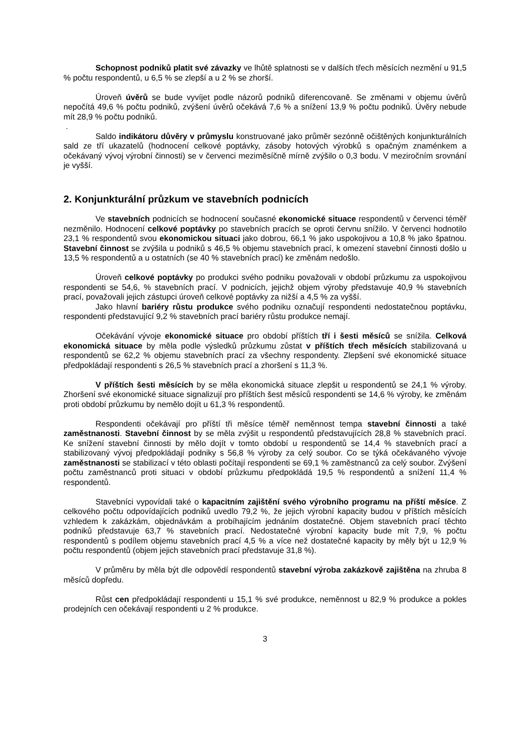Schopnost podniků platit své závazky ve lhůtě splatnosti se v dalších třech měsících nezmění u 91,5 % počtu respondentů, u 6,5 % se zlepší a u 2 % se zhorší.
Úroveň úvěrů se bude vyvíjet podle názorů podniků diferencovaně. Se změnami v objemu úvěrů nepočítá 49,6 % počtu podniků, zvýšení úvěrů očekává 7,6 % a snížení 13,9 % počtu podniků. Úvěry nebude mít 28,9 % počtu podniků.
.
Saldo indikátoru důvěry v průmyslu konstruované jako průměr sezónně očištěných konjunkturálních sald ze tří ukazatelů (hodnocení celkové poptávky, zásoby hotových výrobků s opačným znaménkem a očekávaný vývoj výrobní činnosti) se v červenci meziměsíčně mírně zvýšilo o 0,3 bodu. V meziročním srovnání je vyšší.
2. Konjunkturální průzkum ve stavebních podnicích
Ve stavebních podnicích se hodnocení současné ekonomické situace respondentů v červenci téměř nezměnilo. Hodnocení celkové poptávky po stavebních pracích se oproti červnu snížilo. V červenci hodnotilo 23,1 % respondentů svou ekonomickou situaci jako dobrou, 66,1 % jako uspokojivou a 10,8 % jako špatnou. Stavební činnost se zvýšila u podniků s 46,5 % objemu stavebních prací, k omezení stavební činnosti došlo u 13,5 % respondentů a u ostatních (se 40 % stavebních prací) ke změnám nedošlo.
Úroveň celkové poptávky po produkci svého podniku považovali v období průzkumu za uspokojivou respondenti se 54,6, % stavebních prací. V podnicích, jejichž objem výroby představuje 40,9 % stavebních prací, považovali jejich zástupci úroveň celkové poptávky za nižší a 4,5 % za vyšší.
Jako hlavní bariéry růstu produkce svého podniku označují respondenti nedostatečnou poptávku, respondenti představující 9,2 % stavebních prací bariéry růstu produkce nemají.
Očekávání vývoje ekonomické situace pro období příštích tří i šesti měsíců se snížila. Celková ekonomická situace by měla podle výsledků průzkumu zůstat v příštích třech měsících stabilizovaná u respondentů se 62,2 % objemu stavebních prací za všechny respondenty. Zlepšení své ekonomické situace předpokládají respondenti s 26,5 % stavebních prací a zhoršení s 11,3 %.
V příštích šesti měsících by se měla ekonomická situace zlepšit u respondentů se 24,1 % výroby. Zhoršení své ekonomické situace signalizují pro příštích šest měsíců respondenti se 14,6 % výroby, ke změnám proti období průzkumu by nemělo dojít u 61,3 % respondentů.
Respondenti očekávají pro příští tři měsíce téměř neměnnost tempa stavební činnosti a také zaměstnanosti. Stavební činnost by se měla zvýšit u respondentů představujících 28,8 % stavebních prací. Ke snížení stavební činnosti by mělo dojít v tomto období u respondentů se 14,4 % stavebních prací a stabilizovaný vývoj předpokládají podniky s 56,8 % výroby za celý soubor. Co se týká očekávaného vývoje zaměstnanosti se stabilizací v této oblasti počítají respondenti se 69,1 % zaměstnanců za celý soubor. Zvýšení počtu zaměstnanců proti situaci v období průzkumu předpokládá 19,5 % respondentů a snížení 11,4 % respondentů.
Stavebníci vypovídali také o kapacitním zajištění svého výrobního programu na příští měsíce. Z celkového počtu odpovídajících podniků uvedlo 79,2 %, že jejich výrobní kapacity budou v příštích měsících vzhledem k zakázkám, objednávkám a probíhajícím jednáním dostatečné. Objem stavebních prací těchto podniků představuje 63,7 % stavebních prací. Nedostatečné výrobní kapacity bude mít 7,9, % počtu respondentů s podílem objemu stavebních prací 4,5 % a více než dostatečné kapacity by měly být u 12,9 % počtu respondentů (objem jejich stavebních prací představuje 31,8 %).
V průměru by měla být dle odpovědí respondentů stavební výroba zakázkově zajištěna na zhruba 8 měsíců dopředu.
Růst cen předpokládají respondenti u 15,1 % své produkce, neměnnost u 82,9 % produkce a pokles prodejních cen očekávají respondenti u 2 % produkce.
3